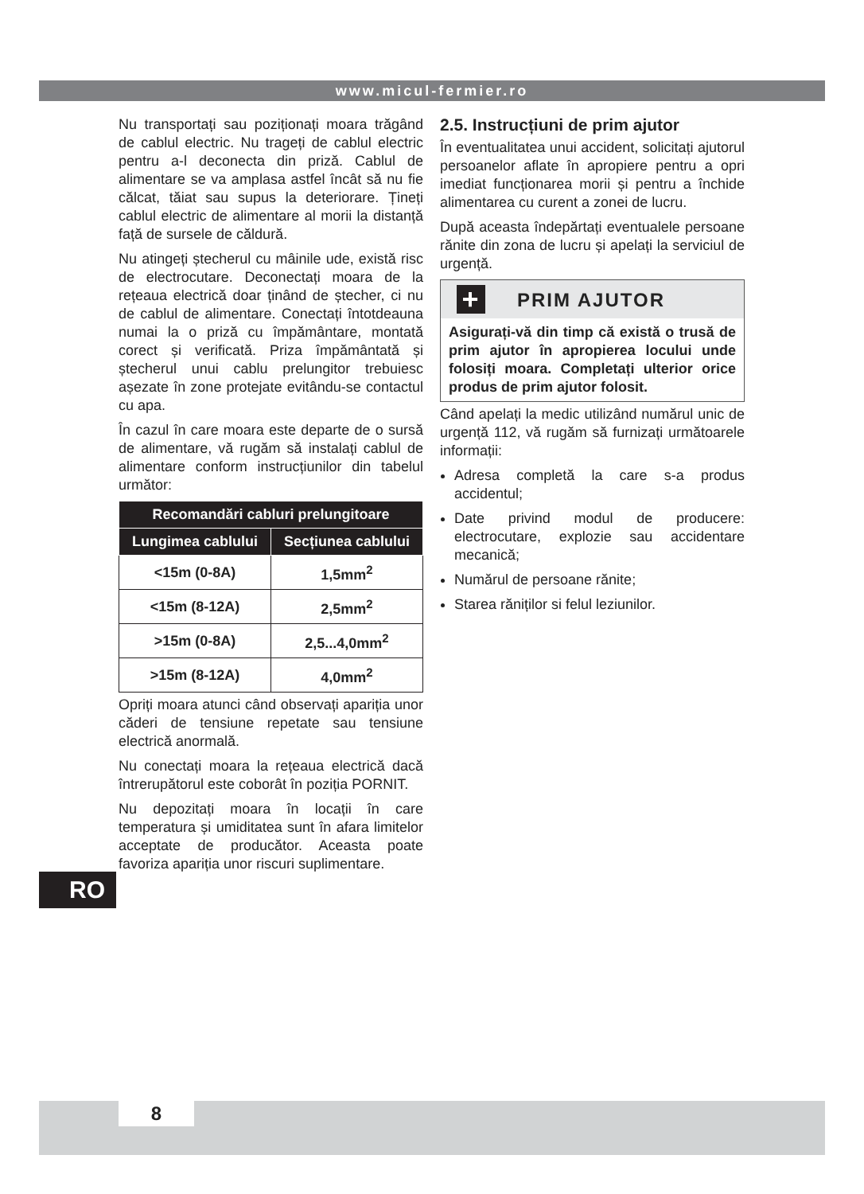www.micul-fermier.ro
Nu transportați sau poziționați moara trăgând de cablul electric. Nu trageți de cablul electric pentru a-l deconecta din priză. Cablul de alimentare se va amplasa astfel încât să nu fie călcat, tăiat sau supus la deteriorare. Țineți cablul electric de alimentare al morii la distanță față de sursele de căldură.
Nu atingeți ștecherul cu mâinile ude, există risc de electrocutare. Deconectați moara de la rețeaua electrică doar ținând de ștecher, ci nu de cablul de alimentare. Conectați întotdeauna numai la o priză cu împământare, montată corect și verificată. Priza împământată și ștecherul unui cablu prelungitor trebuiesc așezate în zone protejate evitându-se contactul cu apa.
În cazul în care moara este departe de o sursă de alimentare, vă rugăm să instalați cablul de alimentare conform instrucțiunilor din tabelul următor:
| Recomandări cabluri prelungitoare | |
| --- | --- |
| Lungimea cablului | Secțiunea cablului |
| <15m (0-8A) | 1,5mm<sup>2</sup> |
| <15m (8-12A) | 2,5mm<sup>2</sup> |
| >15m (0-8A) | 2,5...4,0mm<sup>2</sup> |
| >15m (8-12A) | 4,0mm<sup>2</sup> |
Opriți moara atunci când observați apariția unor căderi de tensiune repetate sau tensiune electrică anormală.
Nu conectați moara la rețeaua electrică dacă întrerupătorul este coborât în poziția PORNIT.
Nu depozitați moara în locații în care temperatura și umiditatea sunt în afara limitelor acceptate de producător. Aceasta poate favoriza apariția unor riscuri suplimentare.
2.5. Instrucțiuni de prim ajutor
În eventualitatea unui accident, solicitați ajutorul persoanelor aflate în apropiere pentru a opri imediat funcționarea morii și pentru a închide alimentarea cu curent a zonei de lucru.
După aceasta îndepărtați eventualele persoane rănite din zona de lucru și apelați la serviciul de urgență.
+
PRIM AJUTOR
Asigurați-vă din timp că există o trusă de prim ajutor în apropierea locului unde folosiți moara. Completați ulterior orice produs de prim ajutor folosit.
Când apelați la medic utilizând numărul unic de urgență 112, vă rugăm să furnizați următoarele informații:
Adresa completă la care s-a produs accidentul;
Date privind modul de producere: electrocutare, explozie sau accidentare mecanică;
Numărul de persoane rănite;
Starea răniților si felul leziunilor.
RO
8